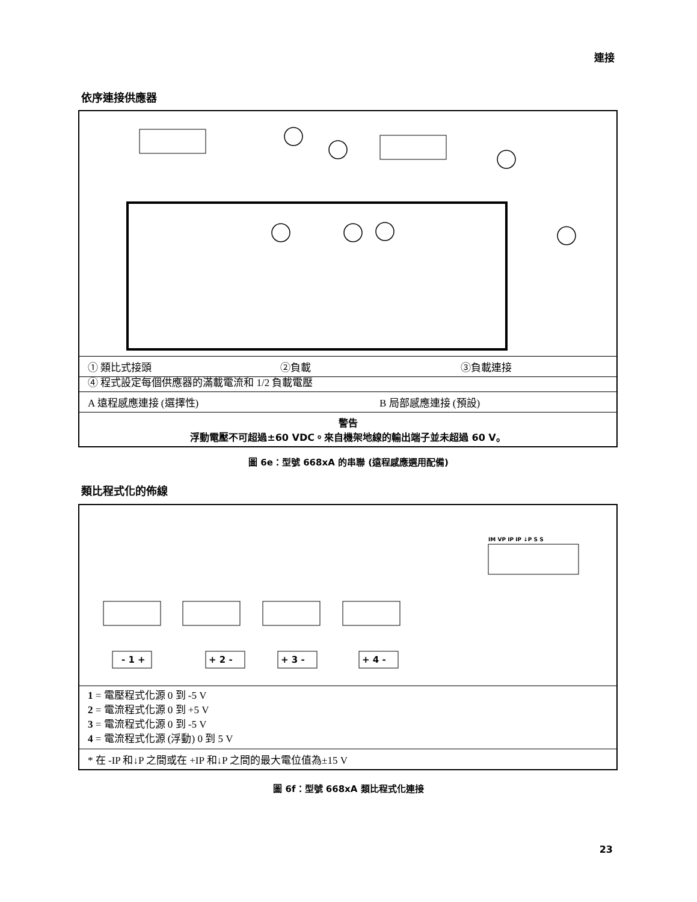連接
依序連接供應器
① 類比式接頭 ②負載 ③負載連接
④ 程式設定每個供應器的滿載電流和 1/2 負載電壓
A 遠程感應連接 (選擇性) B 局部感應連接 (預設)
警告
浮動電壓不可超過±60 VDC。來自機架地線的輸出端子並未超過 60 V。
圖 6e：型號 668xA 的串聯 (遠程感應選用配備)
類比程式化的佈線
IM VP IP IP ↓P S S
- 1 +
+ 2 -
+ 3 -
+ 4 -
1 = 電壓程式化源 0 到 -5 V
2 = 電流程式化源 0 到 +5 V
3 = 電流程式化源 0 到 -5 V
4 = 電流程式化源 (浮動) 0 到 5 V
* 在 -IP 和↓P 之間或在 +IP 和↓P 之間的最大電位值為±15 V
圖 6f：型號 668xA 類比程式化連接
23